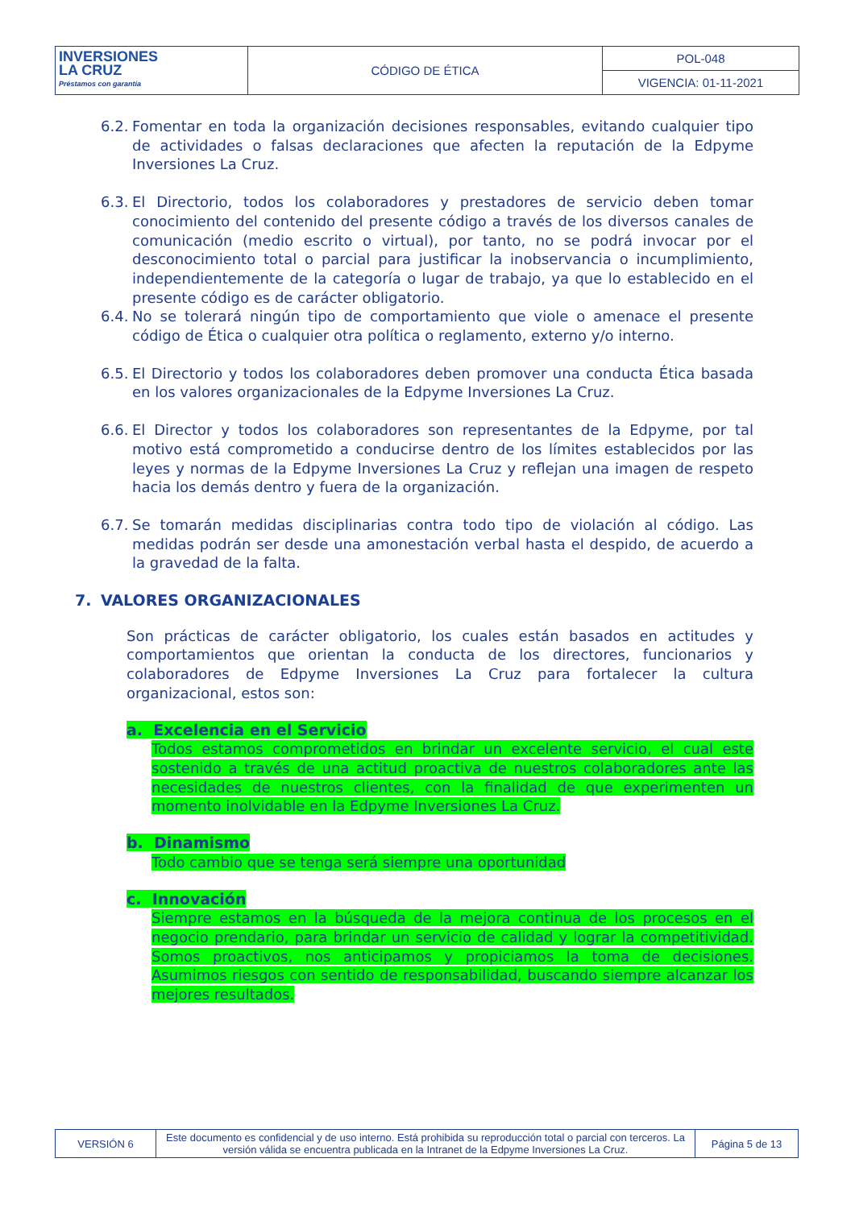| INVERSIONES LA CRUZ Préstamos con garantía | CÓDIGO DE ÉTICA | POL-048 |
| | | VIGENCIA: 01-11-2021 |
6.2. Fomentar en toda la organización decisiones responsables, evitando cualquier tipo de actividades o falsas declaraciones que afecten la reputación de la Edpyme Inversiones La Cruz.
6.3. El Directorio, todos los colaboradores y prestadores de servicio deben tomar conocimiento del contenido del presente código a través de los diversos canales de comunicación (medio escrito o virtual), por tanto, no se podrá invocar por el desconocimiento total o parcial para justificar la inobservancia o incumplimiento, independientemente de la categoría o lugar de trabajo, ya que lo establecido en el presente código es de carácter obligatorio.
6.4. No se tolerará ningún tipo de comportamiento que viole o amenace el presente código de Ética o cualquier otra política o reglamento, externo y/o interno.
6.5. El Directorio y todos los colaboradores deben promover una conducta Ética basada en los valores organizacionales de la Edpyme Inversiones La Cruz.
6.6. El Director y todos los colaboradores son representantes de la Edpyme, por tal motivo está comprometido a conducirse dentro de los límites establecidos por las leyes y normas de la Edpyme Inversiones La Cruz y reflejan una imagen de respeto hacia los demás dentro y fuera de la organización.
6.7. Se tomarán medidas disciplinarias contra todo tipo de violación al código. Las medidas podrán ser desde una amonestación verbal hasta el despido, de acuerdo a la gravedad de la falta.
7. VALORES ORGANIZACIONALES
Son prácticas de carácter obligatorio, los cuales están basados en actitudes y comportamientos que orientan la conducta de los directores, funcionarios y colaboradores de Edpyme Inversiones La Cruz para fortalecer la cultura organizacional, estos son:
a. Excelencia en el Servicio
Todos estamos comprometidos en brindar un excelente servicio, el cual este sostenido a través de una actitud proactiva de nuestros colaboradores ante las necesidades de nuestros clientes, con la finalidad de que experimenten un momento inolvidable en la Edpyme Inversiones La Cruz.
b. Dinamismo
Todo cambio que se tenga será siempre una oportunidad
c. Innovación
Siempre estamos en la búsqueda de la mejora continua de los procesos en el negocio prendario, para brindar un servicio de calidad y lograr la competitividad. Somos proactivos, nos anticipamos y propiciamos la toma de decisiones. Asumimos riesgos con sentido de responsabilidad, buscando siempre alcanzar los mejores resultados.
| VERSIÓN 6 | Este documento es confidencial y de uso interno. Está prohibida su reproducción total o parcial con terceros. La versión válida se encuentra publicada en la Intranet de la Edpyme Inversiones La Cruz. | Página 5 de 13 |